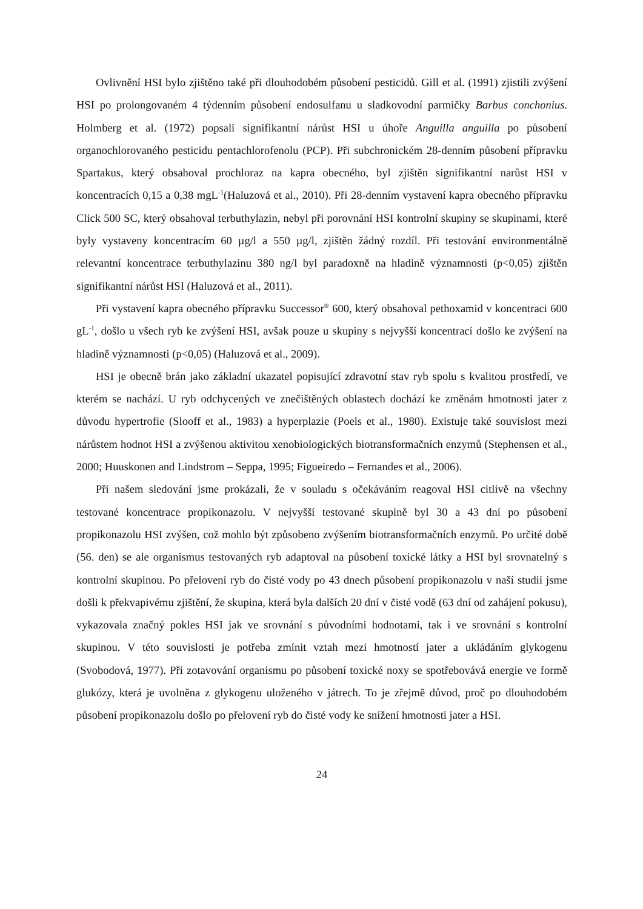Ovlivnění HSI bylo zjištěno také při dlouhodobém působení pesticidů. Gill et al. (1991) zjistili zvýšení HSI po prolongovaném 4 týdenním působení endosulfanu u sladkovodní parmičky Barbus conchonius. Holmberg et al. (1972) popsali signifikantní nárůst HSI u úhoře Anguilla anguilla po působení organochlorovaného pesticidu pentachlorofenolu (PCP). Při subchronickém 28-denním působení přípravku Spartakus, který obsahoval prochloraz na kapra obecného, byl zjištěn signifikantní narůst HSI v koncentracích 0,15 a 0,38 mgL<sup>-1</sup>(Haluzová et al., 2010). Při 28-denním vystavení kapra obecného přípravku Click 500 SC, který obsahoval terbuthylazin, nebyl při porovnání HSI kontrolní skupiny se skupinami, které byly vystaveny koncentracím 60 µg/l a 550 µg/l, zjištěn žádný rozdíl. Při testování environmentálně relevantní koncentrace terbuthylazinu 380 ng/l byl paradoxně na hladině významnosti (p<0,05) zjištěn signifikantní nárůst HSI (Haluzová et al., 2011).
Při vystavení kapra obecného přípravku Successor<sup>®</sup> 600, který obsahoval pethoxamid v koncentraci 600 gL<sup>-1</sup>, došlo u všech ryb ke zvýšení HSI, avšak pouze u skupiny s nejvyšší koncentrací došlo ke zvýšení na hladině významnosti (p<0,05) (Haluzová et al., 2009).
HSI je obecně brán jako základní ukazatel popisující zdravotní stav ryb spolu s kvalitou prostředí, ve kterém se nachází. U ryb odchycených ve znečištěných oblastech dochází ke změnám hmotnosti jater z důvodu hypertrofie (Slooff et al., 1983) a hyperplazie (Poels et al., 1980). Existuje také souvislost mezi nárůstem hodnot HSI a zvýšenou aktivitou xenobiologických biotransformačních enzymů (Stephensen et al., 2000; Huuskonen and Lindstrom – Seppa, 1995; Figueiredo – Fernandes et al., 2006).
Při našem sledování jsme prokázali, že v souladu s očekáváním reagoval HSI citlivě na všechny testované koncentrace propikonazolu. V nejvyšší testované skupině byl 30 a 43 dní po působení propikonazolu HSI zvýšen, což mohlo být způsobeno zvýšením biotransformačních enzymů. Po určité době (56. den) se ale organismus testovaných ryb adaptoval na působení toxické látky a HSI byl srovnatelný s kontrolní skupinou. Po přelovení ryb do čisté vody po 43 dnech působení propikonazolu v naší studii jsme došli k překvapivému zjištění, že skupina, která byla dalších 20 dní v čisté vodě (63 dní od zahájení pokusu), vykazovala značný pokles HSI jak ve srovnání s původními hodnotami, tak i ve srovnání s kontrolní skupinou. V této souvislosti je potřeba zmínit vztah mezi hmotností jater a ukládáním glykogenu (Svobodová, 1977). Při zotavování organismu po působení toxické noxy se spotřebovává energie ve formě glukózy, která je uvolněna z glykogenu uloženého v játrech. To je zřejmě důvod, proč po dlouhodobém působení propikonazolu došlo po přelovení ryb do čisté vody ke snížení hmotnosti jater a HSI.
24